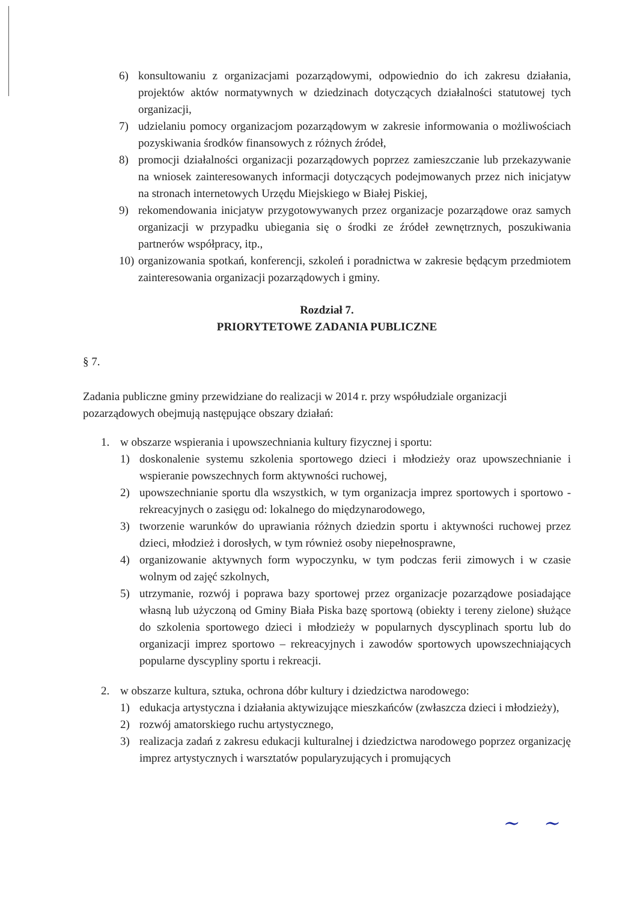6) konsultowaniu z organizacjami pozarządowymi, odpowiednio do ich zakresu działania, projektów aktów normatywnych w dziedzinach dotyczących działalności statutowej tych organizacji,
7) udzielaniu pomocy organizacjom pozarządowym w zakresie informowania o możliwościach pozyskiwania środków finansowych z różnych źródeł,
8) promocji działalności organizacji pozarządowych poprzez zamieszczanie lub przekazywanie na wniosek zainteresowanych informacji dotyczących podejmowanych przez nich inicjatyw na stronach internetowych Urzędu Miejskiego w Białej Piskiej,
9) rekomendowania inicjatyw przygotowywanych przez organizacje pozarządowe oraz samych organizacji w przypadku ubiegania się o środki ze źródeł zewnętrznych, poszukiwania partnerów współpracy, itp.,
10) organizowania spotkań, konferencji, szkoleń i poradnictwa w zakresie będącym przedmiotem zainteresowania organizacji pozarządowych i gminy.
Rozdział 7.
PRIORYTETOWE ZADANIA PUBLICZNE
§ 7.
Zadania publiczne gminy przewidziane do realizacji w 2014 r. przy współudziale organizacji pozarządowych obejmują następujące obszary działań:
1. w obszarze wspierania i upowszechniania kultury fizycznej i sportu:
1) doskonalenie systemu szkolenia sportowego dzieci i młodzieży oraz upowszechnianie i wspieranie powszechnych form aktywności ruchowej,
2) upowszechnianie sportu dla wszystkich, w tym organizacja imprez sportowych i sportowo - rekreacyjnych o zasięgu od: lokalnego do międzynarodowego,
3) tworzenie warunków do uprawiania różnych dziedzin sportu i aktywności ruchowej przez dzieci, młodzież i dorosłych, w tym również osoby niepełnosprawne,
4) organizowanie aktywnych form wypoczynku, w tym podczas ferii zimowych i w czasie wolnym od zajęć szkolnych,
5) utrzymanie, rozwój i poprawa bazy sportowej przez organizacje pozarządowe posiadające własną lub użyczoną od Gminy Biała Piska bazę sportową (obiekty i tereny zielone) służące do szkolenia sportowego dzieci i młodzieży w popularnych dyscyplinach sportu lub do organizacji imprez sportowo – rekreacyjnych i zawodów sportowych upowszechniających popularne dyscypliny sportu i rekreacji.
2. w obszarze kultura, sztuka, ochrona dóbr kultury i dziedzictwa narodowego:
1) edukacja artystyczna i działania aktywizujące mieszkańców (zwłaszcza dzieci i młodzieży),
2) rozwój amatorskiego ruchu artystycznego,
3) realizacja zadań z zakresu edukacji kulturalnej i dziedzictwa narodowego poprzez organizację imprez artystycznych i warsztatów popularyzujących i promujących
~ ~